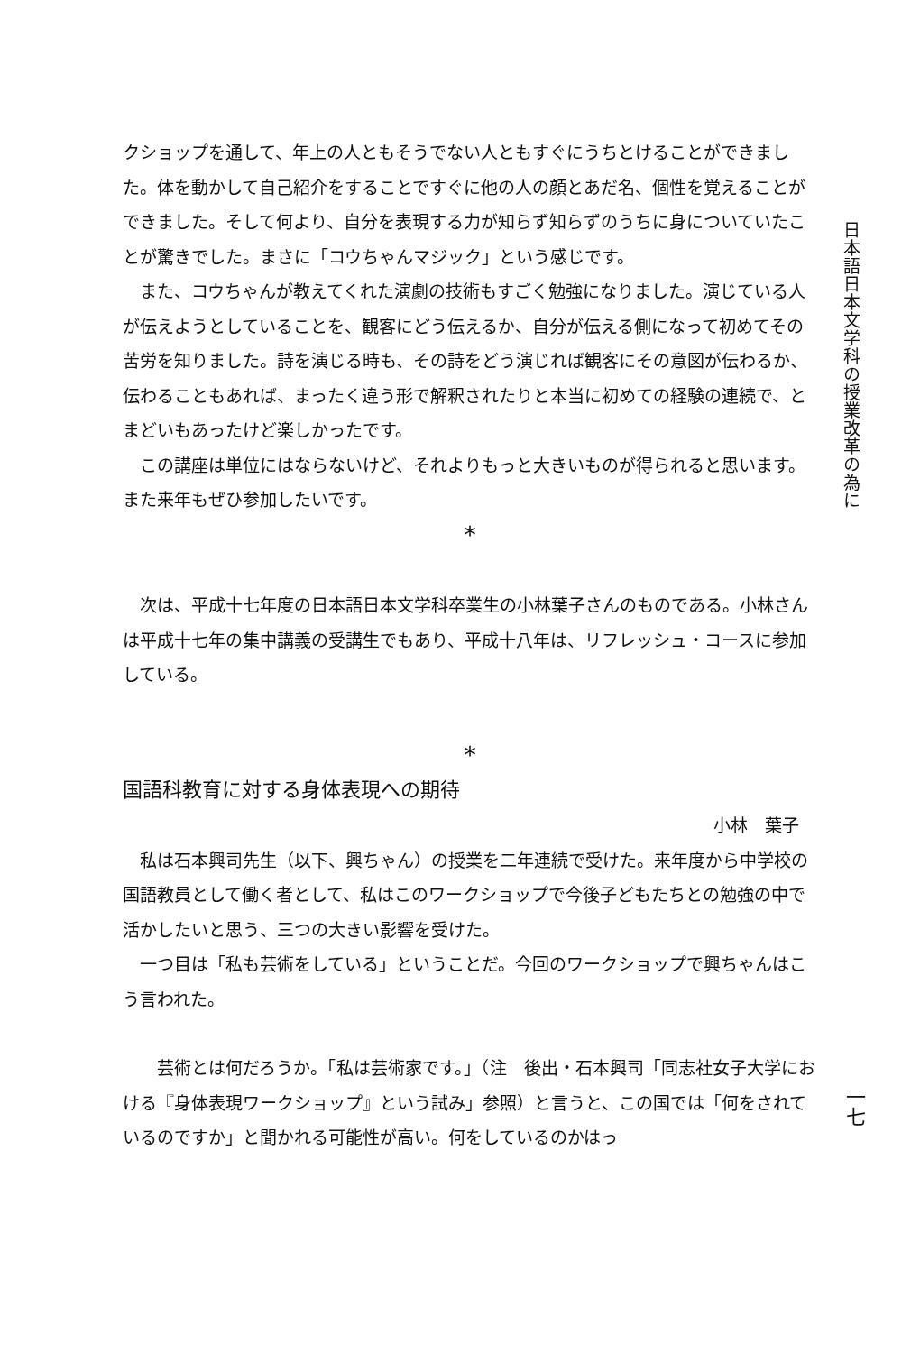クショップを通して、年上の人ともそうでない人ともすぐにうちとけることができました。体を動かして自己紹介をすることですぐに他の人の顔とあだ名、個性を覚えることができました。そして何より、自分を表現する力が知らず知らずのうちに身についていたことが驚きでした。まさに「コウちゃんマジック」という感じです。
また、コウちゃんが教えてくれた演劇の技術もすごく勉強になりました。演じている人が伝えようとしていることを、観客にどう伝えるか、自分が伝える側になって初めてその苦労を知りました。詩を演じる時も、その詩をどう演じれば観客にその意図が伝わるか、伝わることもあれば、まったく違う形で解釈されたりと本当に初めての経験の連続で、とまどいもあったけど楽しかったです。
この講座は単位にはならないけど、それよりもっと大きいものが得られると思います。また来年もぜひ参加したいです。
*
次は、平成十七年度の日本語日本文学科卒業生の小林葉子さんのものである。小林さんは平成十七年の集中講義の受講生でもあり、平成十八年は、リフレッシュ・コースに参加している。
*
国語科教育に対する身体表現への期待
小林　葉子
私は石本興司先生（以下、興ちゃん）の授業を二年連続で受けた。来年度から中学校の国語教員として働く者として、私はこのワークショップで今後子どもたちとの勉強の中で活かしたいと思う、三つの大きい影響を受けた。
一つ目は「私も芸術をしている」ということだ。今回のワークショップで興ちゃんはこう言われた。
芸術とは何だろうか。「私は芸術家です。」（注　後出・石本興司「同志社女子大学における『身体表現ワークショップ』という試み」参照）と言うと、この国では「何をされているのですか」と聞かれる可能性が高い。何をしているのかはっ
日本語日本文学科の授業改革の為に
一七